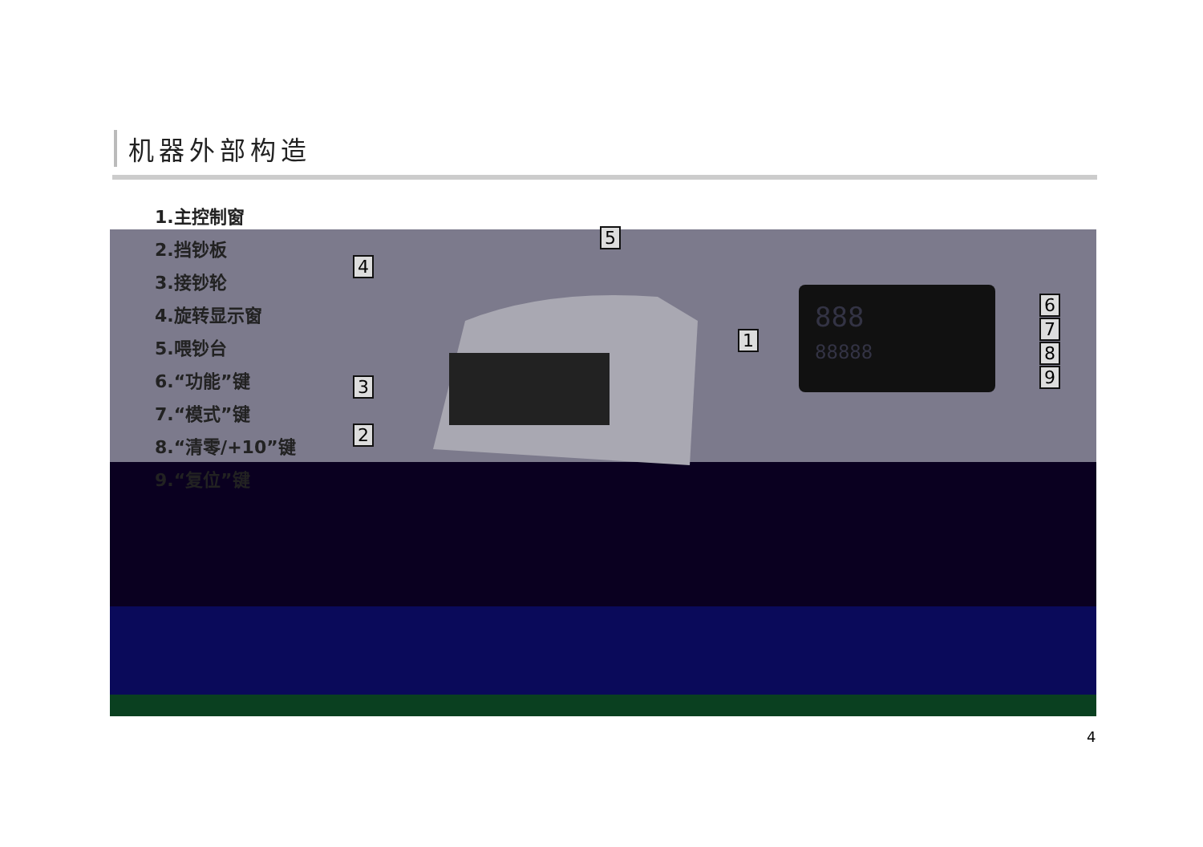机器外部构造
1.主控制窗
2.挡钞板
3.接钞轮
4.旋转显示窗
5.喂钞台
6.“功能”键
7.“模式”键
8.“清零/+10”键
9.“复位”键
4
5
1
3
2
888
88888
6
7
8
9
4